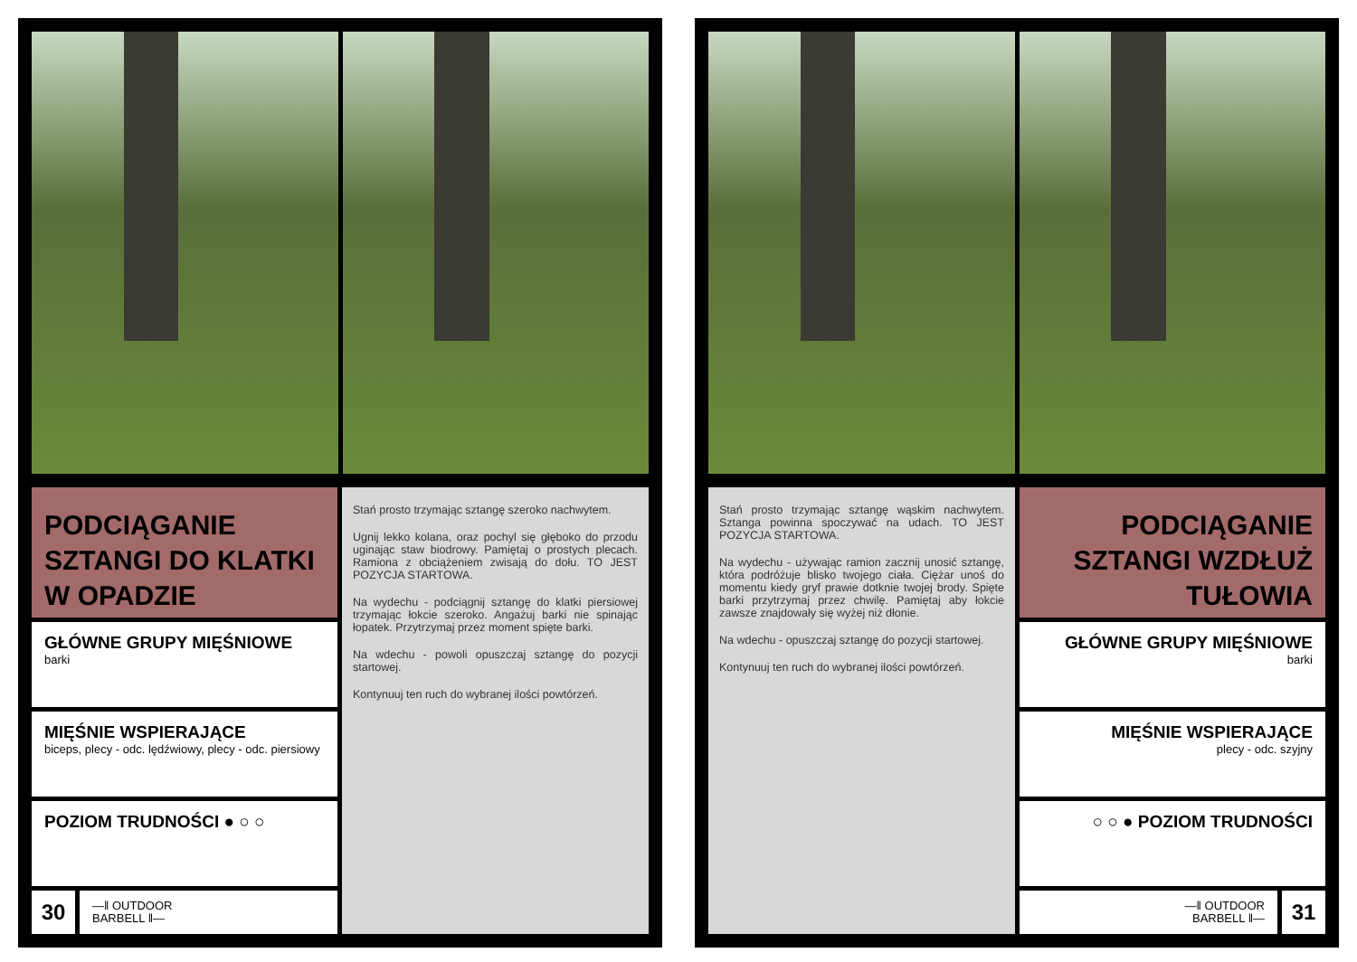PODCIĄGANIE SZTANGI DO KLATKI W OPADZIE
GŁÓWNE GRUPY MIĘŚNIOWE
barki
MIĘŚNIE WSPIERAJĄCE
biceps, plecy - odc. lędźwiowy, plecy - odc. piersiowy
POZIOM TRUDNOŚCI ● ○ ○
30
—‖ OUTDOOR
BARBELL ‖—
Stań prosto trzymając sztangę szeroko nachwytem.
Ugnij lekko kolana, oraz pochyl się głęboko do przodu uginając staw biodrowy. Pamiętaj o prostych plecach. Ramiona z obciążeniem zwisają do dołu. TO JEST POZYCJA STARTOWA.
Na wydechu - podciągnij sztangę do klatki piersiowej trzymając łokcie szeroko. Angażuj barki nie spinając łopatek. Przytrzymaj przez moment spięte barki.
Na wdechu - powoli opuszczaj sztangę do pozycji startowej.
Kontynuuj ten ruch do wybranej ilości powtórzeń.
Stań prosto trzymając sztangę wąskim nachwytem. Sztanga powinna spoczywać na udach. TO JEST POZYCJA STARTOWA.
Na wydechu - używając ramion zacznij unosić sztangę, która podróżuje blisko twojego ciała. Ciężar unoś do momentu kiedy gryf prawie dotknie twojej brody. Spięte barki przytrzymaj przez chwilę. Pamiętaj aby łokcie zawsze znajdowały się wyżej niż dłonie.
Na wdechu - opuszczaj sztangę do pozycji startowej.
Kontynuuj ten ruch do wybranej ilości powtórzeń.
PODCIĄGANIE SZTANGI WZDŁUŻ TUŁOWIA
GŁÓWNE GRUPY MIĘŚNIOWE
barki
MIĘŚNIE WSPIERAJĄCE
plecy - odc. szyjny
○ ○ ● POZIOM TRUDNOŚCI
—‖ OUTDOOR
BARBELL ‖—
31